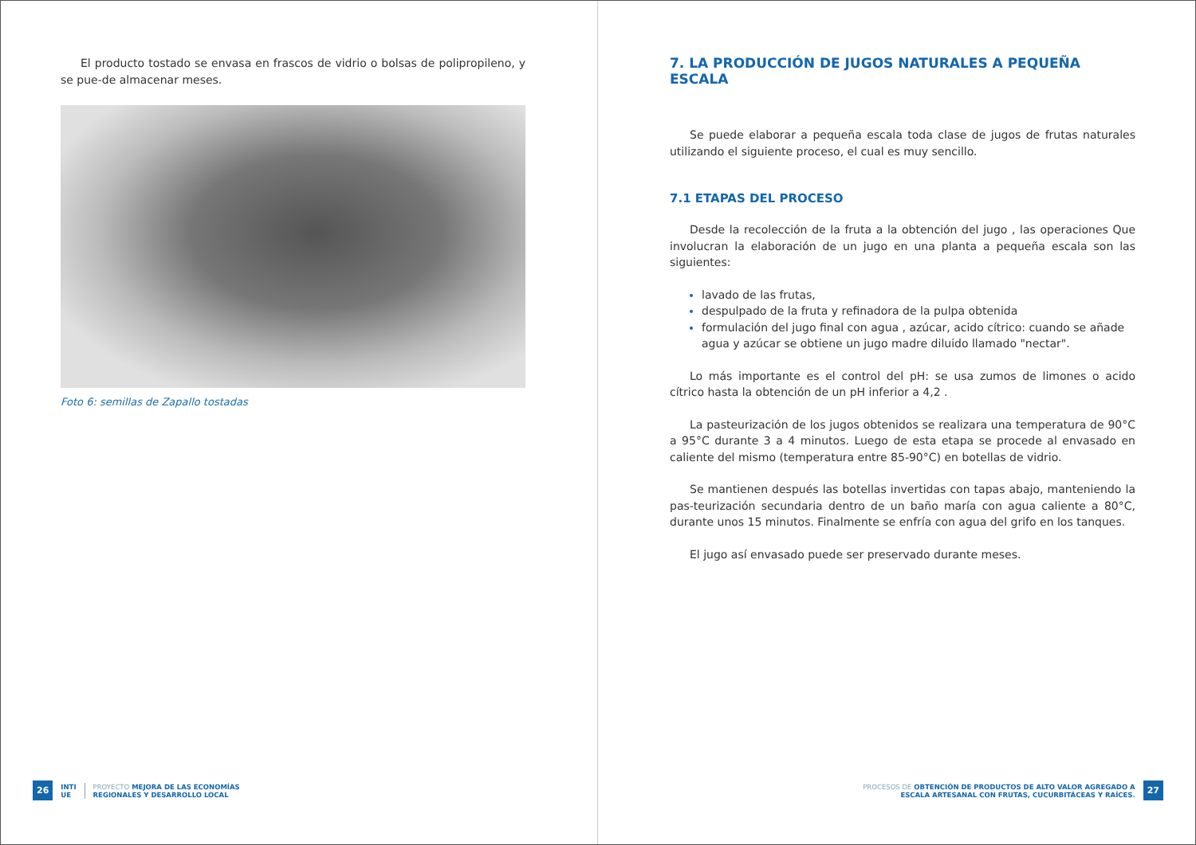El producto tostado se envasa en frascos de vidrio o bolsas de polipropileno, y se pue-de almacenar meses.
Foto 6: semillas de Zapallo tostadas
26 INTI
UE PROYECTO MEJORA DE LAS ECONOMÍAS
REGIONALES Y DESARROLLO LOCAL
7. LA PRODUCCIÓN DE JUGOS NATURALES A PEQUEÑA ESCALA
Se puede elaborar a pequeña escala toda clase de jugos de frutas naturales utilizando el siguiente proceso, el cual es muy sencillo.
7.1 ETAPAS DEL PROCESO
Desde la recolección de la fruta a la obtención del jugo , las operaciones Que involucran la elaboración de un jugo en una planta a pequeña escala son las siguientes:
lavado de las frutas,
despulpado de la fruta y refinadora de la pulpa obtenida
formulación del jugo final con agua , azúcar, acido cítrico: cuando se añade agua y azúcar se obtiene un jugo madre diluido llamado "nectar".
Lo más importante es el control del pH: se usa zumos de limones o acido cítrico hasta la obtención de un pH inferior a 4,2 .
La pasteurización de los jugos obtenidos se realizara una temperatura de 90°C a 95°C durante 3 a 4 minutos. Luego de esta etapa se procede al envasado en caliente del mismo (temperatura entre 85-90°C) en botellas de vidrio.
Se mantienen después las botellas invertidas con tapas abajo, manteniendo la pas-teurización secundaria dentro de un baño maría con agua caliente a 80°C, durante unos 15 minutos. Finalmente se enfría con agua del grifo en los tanques.
El jugo así envasado puede ser preservado durante meses.
PROCESOS DE OBTENCIÓN DE PRODUCTOS DE ALTO VALOR AGREGADO A
ESCALA ARTESANAL CON FRUTAS, CUCURBITÁCEAS Y RAÍCES. 27